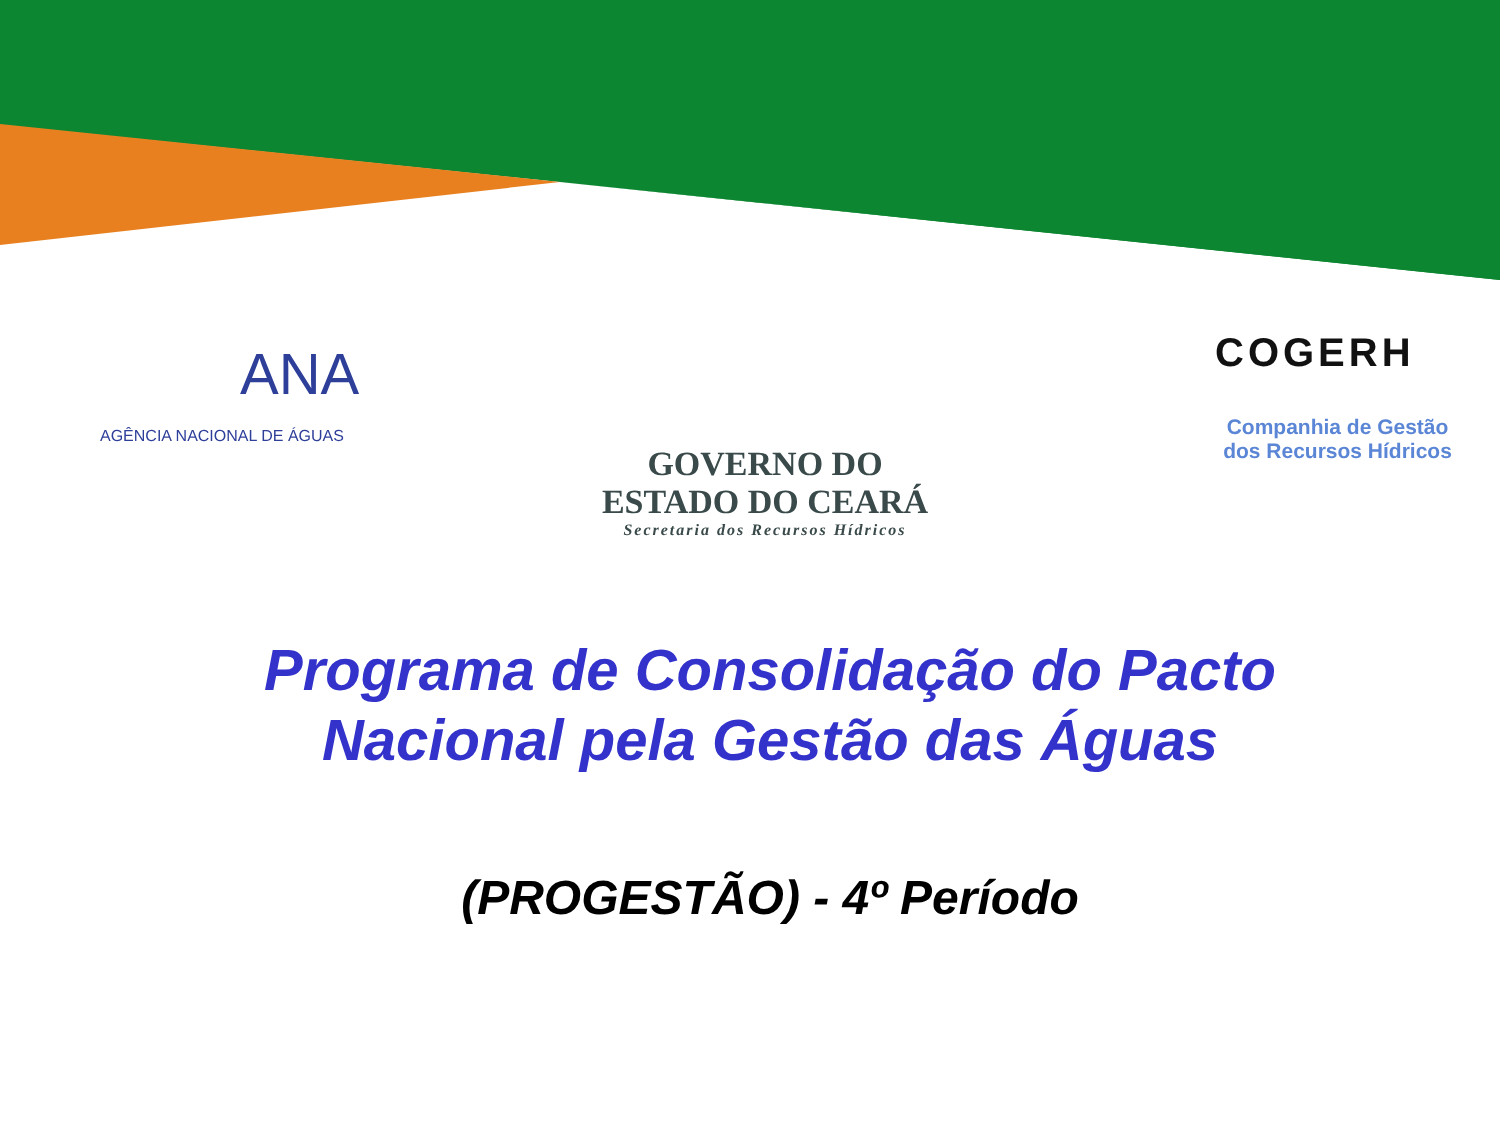ANA
AGÊNCIA NACIONAL DE ÁGUAS
GOVERNO DO
ESTADO DO CEARÁ
Secretaria dos Recursos Hídricos
COGERH
Companhia de Gestão
dos Recursos Hídricos
Programa de Consolidação do Pacto Nacional pela Gestão das Águas
(PROGESTÃO) - 4º Período